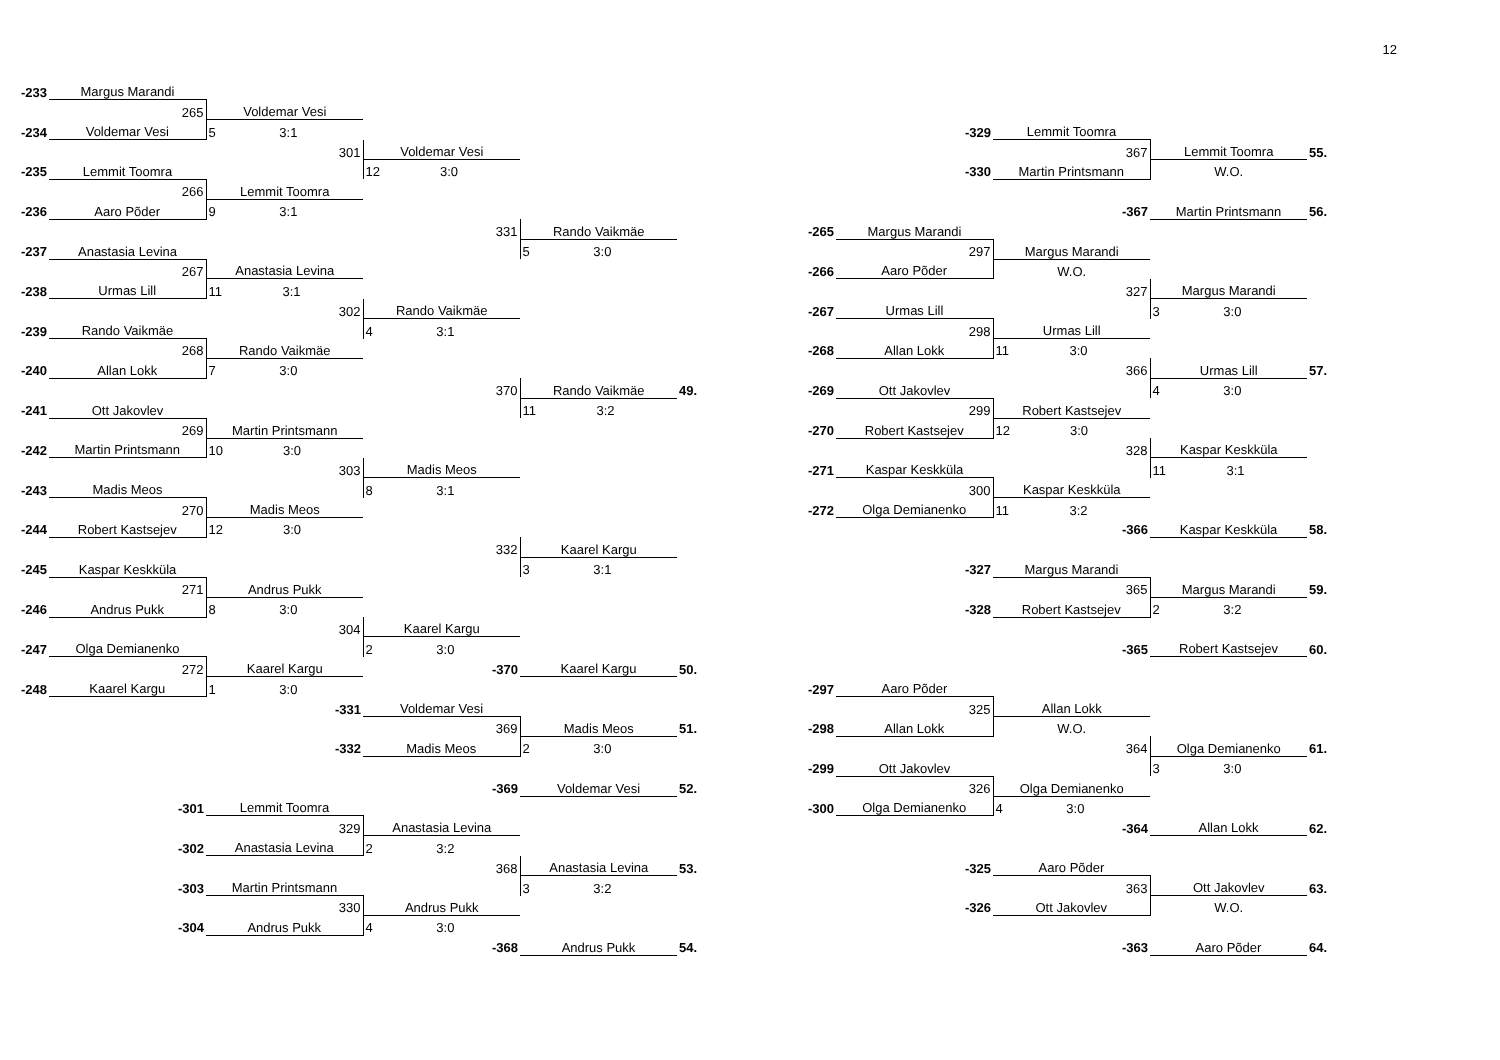12
| -233 | Margus Marandi | | | | | | | | | | |
| | 265 | Voldemar Vesi | | | | | | | | | |
| -234 | Voldemar Vesi | 5 3:1 | | | | | | -329 | Lemmit Toomra | | |
| | | 301 | Voldemar Vesi | | | | | | 367 | Lemmit Toomra | 55. |
| -235 | Lemmit Toomra | | 12 3:0 | | | | | -330 | Martin Printsmann | W.O. | |
| | 266 | Lemmit Toomra | | | | | | | | | |
| -236 | Aaro Põder | 9 3:1 | | | | | | | -367 | Martin Printsmann | 56. |
| | | | 331 | Rando Vaikmäe | | | -265 | Margus Marandi | | | |
| -237 | Anastasia Levina | | | 5 3:0 | | | | 297 | Margus Marandi | | |
| | 267 | Anastasia Levina | | | | | -266 | Aaro Põder | W.O. | | |
| -238 | Urmas Lill | 11 3:1 | | | | | | | 327 | Margus Marandi | |
| | | 302 | Rando Vaikmäe | | | | -267 | Urmas Lill | | 3 3:0 | |
| -239 | Rando Vaikmäe | | 4 3:1 | | | | | 298 | Urmas Lill | | |
| | 268 | Rando Vaikmäe | | | | | -268 | Allan Lokk | 11 3:0 | | |
| -240 | Allan Lokk | 7 3:0 | | | | | | | 366 | Urmas Lill | 57. |
| | | | 370 | Rando Vaikmäe | 49. | | -269 | Ott Jakovlev | | 4 3:0 | |
| -241 | Ott Jakovlev | | | 11 3:2 | | | | 299 | Robert Kastsejev | | |
| | 269 | Martin Printsmann | | | | | -270 | Robert Kastsejev | 12 3:0 | | |
| -242 | Martin Printsmann | 10 3:0 | | | | | | | 328 | Kaspar Keskküla | |
| | | 303 | Madis Meos | | | | -271 | Kaspar Keskküla | | 11 3:1 | |
| -243 | Madis Meos | | 8 3:1 | | | | | 300 | Kaspar Keskküla | | |
| | 270 | Madis Meos | | | | | -272 | Olga Demianenko | 11 3:2 | | |
| -244 | Robert Kastsejev | 12 3:0 | | | | | | | -366 | Kaspar Keskküla | 58. |
| | | | 332 | Kaarel Kargu | | | | | | | |
| -245 | Kaspar Keskküla | | | 3 3:1 | | | | -327 | Margus Marandi | | |
| | 271 | Andrus Pukk | | | | | | | 365 | Margus Marandi | 59. |
| -246 | Andrus Pukk | 8 3:0 | | | | | | -328 | Robert Kastsejev | 2 3:2 | |
| | | 304 | Kaarel Kargu | | | | | | | | |
| -247 | Olga Demianenko | | 2 3:0 | | | | | | -365 | Robert Kastsejev | 60. |
| | 272 | Kaarel Kargu | -370 | Kaarel Kargu | 50. | | | | | | |
| -248 | Kaarel Kargu | 1 3:0 | | | | | -297 | Aaro Põder | | | |
| | | -331 | Voldemar Vesi | | | | | 325 | Allan Lokk | | |
| | | | 369 | Madis Meos | 51. | | -298 | Allan Lokk | W.O. | | |
| | | -332 | Madis Meos | 2 3:0 | | | | | 364 | Olga Demianenko | 61. |
| | | | | | | | -299 | Ott Jakovlev | | 3 3:0 | |
| | | | -369 | Voldemar Vesi | 52. | | | 326 | Olga Demianenko | | |
| | -301 | Lemmit Toomra | | | | | -300 | Olga Demianenko | 4 3:0 | | |
| | | 329 | Anastasia Levina | | | | | | -364 | Allan Lokk | 62. |
| | -302 | Anastasia Levina | 2 3:2 | | | | | | | | |
| | | | 368 | Anastasia Levina | 53. | | | -325 | Aaro Põder | | |
| | -303 | Martin Printsmann | | 3 3:2 | | | | | 363 | Ott Jakovlev | 63. |
| | | 330 | Andrus Pukk | | | | | -326 | Ott Jakovlev | W.O. | |
| | -304 | Andrus Pukk | 4 3:0 | | | | | | | | |
| | | | -368 | Andrus Pukk | 54. | | | | -363 | Aaro Põder | 64. |